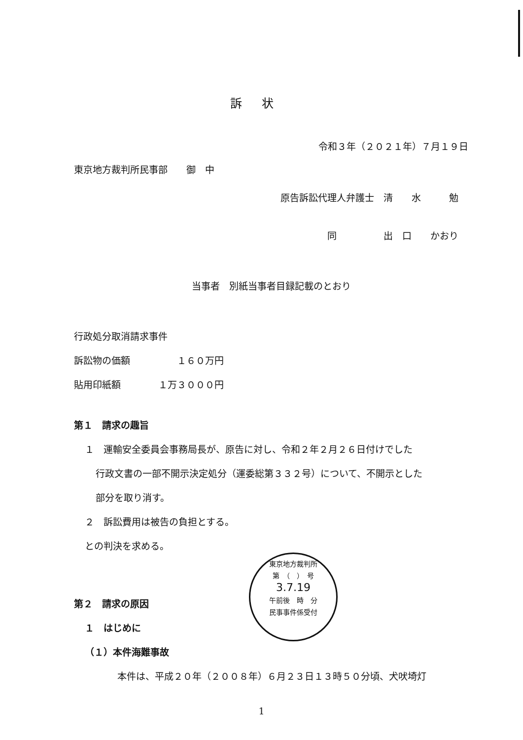訴状
令和３年（２０２１年）７月１９日
東京地方裁判所民事部　　御　中
原告訴訟代理人弁護士　清　　水　　　勉
同　　　　　出　口　　かおり
当事者　別紙当事者目録記載のとおり
行政処分取消請求事件
訴訟物の価額　　　　　１６０万円
貼用印紙額　　　　１万３０００円
第１　請求の趣旨
１　運輸安全委員会事務局長が、原告に対し、令和２年２月２６日付けでした
行政文書の一部不開示決定処分（運委総第３３２号）について、不開示とした
部分を取り消す。
２　訴訟費用は被告の負担とする。
との判決を求める。
第２　請求の原因
１　はじめに
（１）本件海難事故
本件は、平成２０年（２００８年）６月２３日１３時５０分頃、犬吠埼灯
東京地方裁判所
第　（　）　号
3.7.19
午前後　時　分
民事事件係受付
1